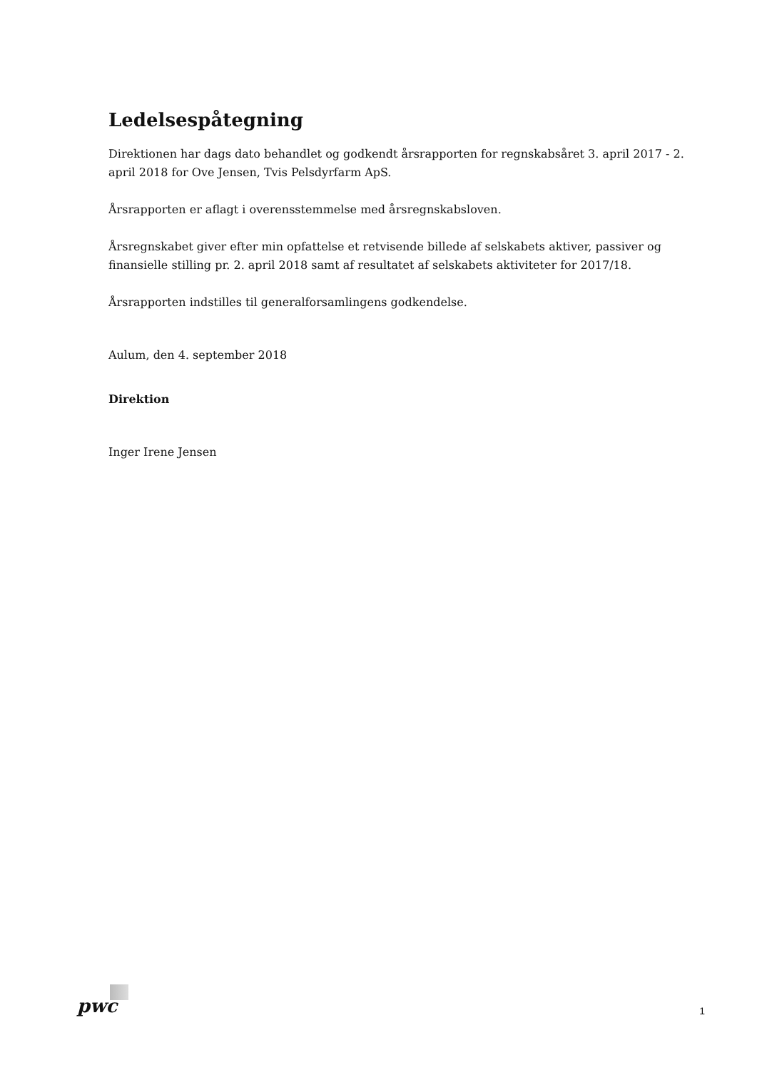Ledelsespåtegning
Direktionen har dags dato behandlet og godkendt årsrapporten for regnskabsåret 3. april 2017 - 2. april 2018 for Ove Jensen, Tvis Pelsdyrfarm ApS.
Årsrapporten er aflagt i overensstemmelse med årsregnskabsloven.
Årsregnskabet giver efter min opfattelse et retvisende billede af selskabets aktiver, passiver og finansielle stilling pr. 2. april 2018 samt af resultatet af selskabets aktiviteter for 2017/18.
Årsrapporten indstilles til generalforsamlingens godkendelse.
Aulum, den 4. september 2018
Direktion
Inger Irene Jensen
pwc 1